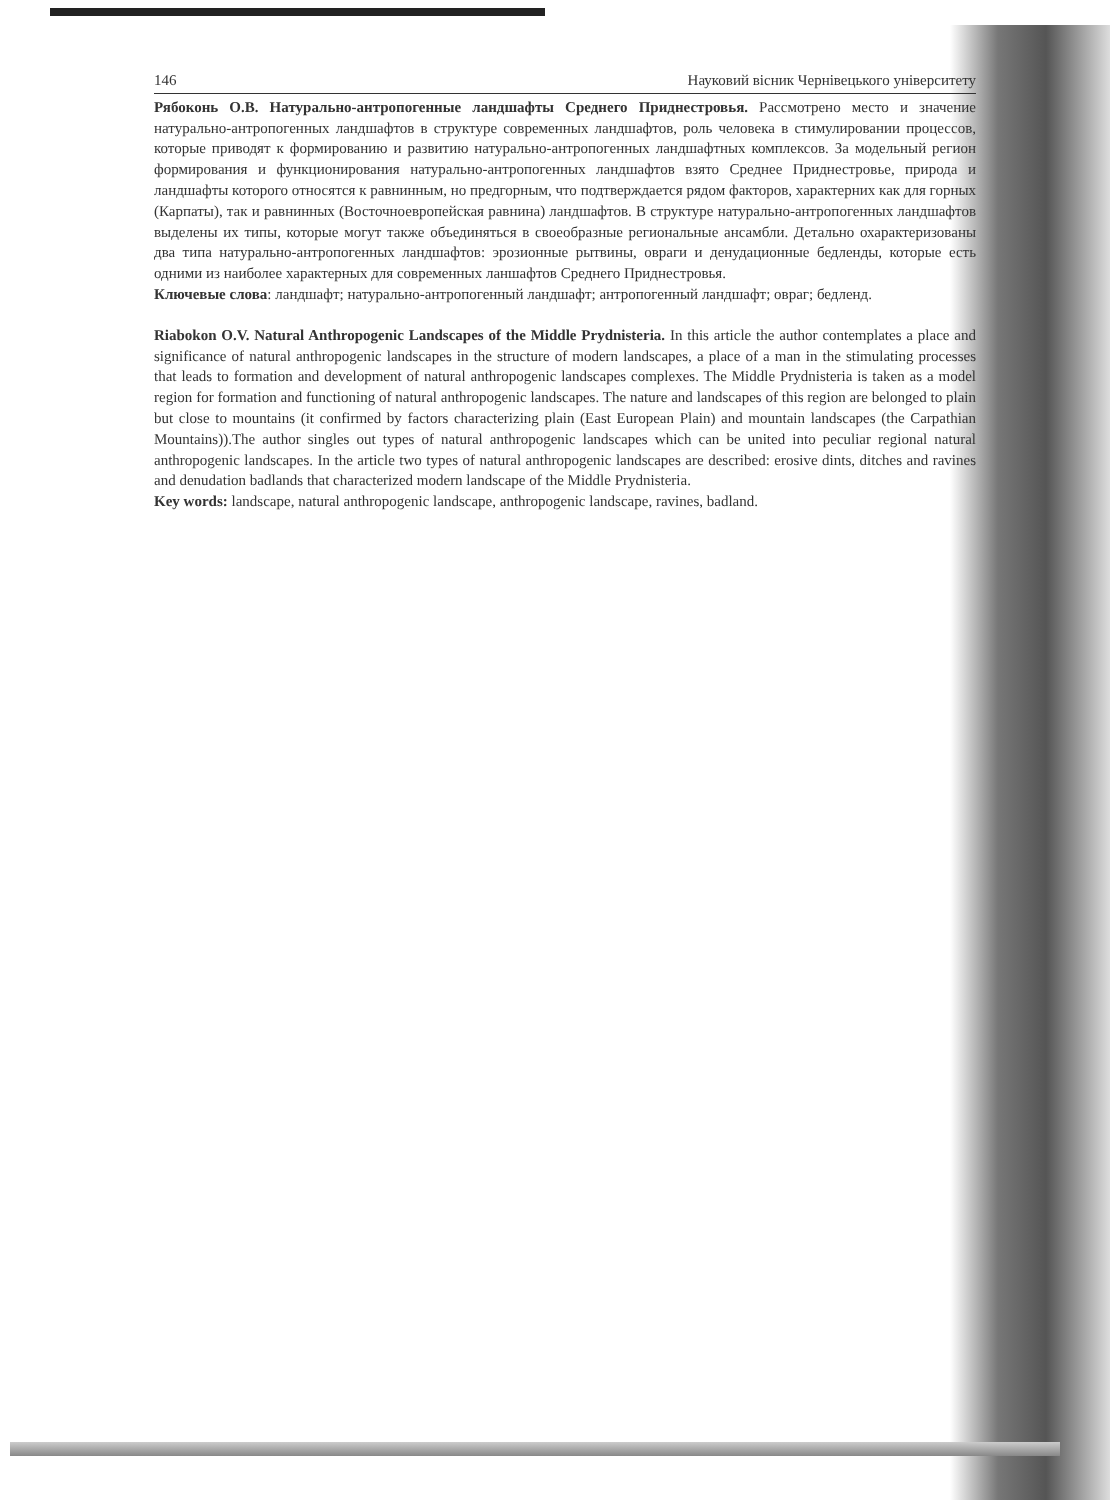146 Науковий вісник Чернівецького університету
Рябоконь О.В. Натурально-антропогенные ландшафты Среднего Приднестровья. Рассмотрено место и значение натурально-антропогенных ландшафтов в структуре современных ландшафтов, роль человека в стимулировании процессов, которые приводят к формированию и развитию натурально-антропогенных ландшафтных комплексов. За модельный регион формирования и функционирования натурально-антропогенных ландшафтов взято Среднее Приднестровье, природа и ландшафты которого относятся к равнинным, но предгорным, что подтверждается рядом факторов, характерних как для горных (Карпаты), так и равнинных (Восточноевропейская равнина) ландшафтов. В структуре натурально-антропогенных ландшафтов выделены их типы, которые могут также объединяться в своеобразные региональные ансамбли. Детально охарактеризованы два типа натурально-антропогенных ландшафтов: эрозионные рытвины, овраги и денудационные бедленды, которые есть одними из наиболее характерных для современных ланшафтов Среднего Приднестровья.
Ключевые слова: ландшафт; натурально-антропогенный ландшафт; антропогенный ландшафт; овраг; бедленд.
Riabokon O.V. Natural Anthropogenic Landscapes of the Middle Prydnisteria. In this article the author contemplates a place and significance of natural anthropogenic landscapes in the structure of modern landscapes, a place of a man in the stimulating processes that leads to formation and development of natural anthropogenic landscapes complexes. The Middle Prydnisteria is taken as a model region for formation and functioning of natural anthropogenic landscapes. The nature and landscapes of this region are belonged to plain but close to mountains (it confirmed by factors characterizing plain (East European Plain) and mountain landscapes (the Carpathian Mountains)).The author singles out types of natural anthropogenic landscapes which can be united into peculiar regional natural anthropogenic landscapes. In the article two types of natural anthropogenic landscapes are described: erosive dints, ditches and ravines and denudation badlands that characterized modern landscape of the Middle Prydnisteria.
Key words: landscape, natural anthropogenic landscape, anthropogenic landscape, ravines, badland.